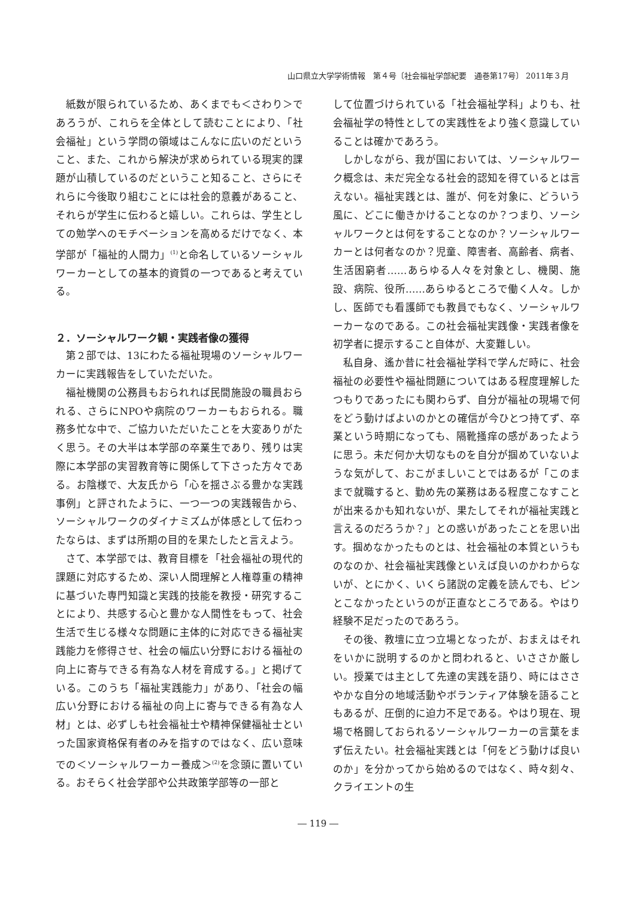山口県立大学学術情報　第４号〔社会福祉学部紀要　通巻第17号〕 2011年３月
紙数が限られているため、あくまでも＜さわり＞であろうが、これらを全体として読むことにより、「社会福祉」という学問の領域はこんなに広いのだということ、また、これから解決が求められている現実的課題が山積しているのだということ知ること、さらにそれらに今後取り組むことには社会的意義があること、それらが学生に伝わると嬉しい。これらは、学生としての勉学へのモチベーションを高めるだけでなく、本学部が「福祉的人間力」<sup>(1)</sup>と命名しているソーシャルワーカーとしての基本的資質の一つであると考えている。
２．ソーシャルワーク観・実践者像の獲得
第２部では、13にわたる福祉現場のソーシャルワーカーに実践報告をしていただいた。
福祉機関の公務員もおられれば民間施設の職員おられる、さらにNPOや病院のワーカーもおられる。職務多忙な中で、ご協力いただいたことを大変ありがたく思う。その大半は本学部の卒業生であり、残りは実際に本学部の実習教育等に関係して下さった方々である。お陰様で、大友氏から「心を揺さぶる豊かな実践事例」と評されたように、一つ一つの実践報告から、ソーシャルワークのダイナミズムが体感として伝わったならは、まずは所期の目的を果たしたと言えよう。
さて、本学部では、教育目標を「社会福祉の現代的課題に対応するため、深い人間理解と人権尊重の精神に基づいた専門知識と実践的技能を教授・研究することにより、共感する心と豊かな人間性をもって、社会生活で生じる様々な問題に主体的に対応できる福祉実践能力を修得させ、社会の幅広い分野における福祉の向上に寄与できる有為な人材を育成する。」と掲げている。このうち「福祉実践能力」があり、「社会の幅広い分野における福祉の向上に寄与できる有為な人材」とは、必ずしも社会福祉士や精神保健福祉士といった国家資格保有者のみを指すのではなく、広い意味での＜ソーシャルワーカー養成＞<sup>(2)</sup>を念頭に置いている。おそらく社会学部や公共政策学部等の一部と
して位置づけられている「社会福祉学科」よりも、社会福祉学の特性としての実践性をより強く意識していることは確かであろう。
しかしながら、我が国においては、ソーシャルワーク概念は、未だ完全なる社会的認知を得ているとは言えない。福祉実践とは、誰が、何を対象に、どういう風に、どこに働きかけることなのか？つまり、ソーシャルワークとは何をすることなのか？ソーシャルワーカーとは何者なのか？児童、障害者、高齢者、病者、生活困窮者……あらゆる人々を対象とし、機関、施設、病院、役所……あらゆるところで働く人々。しかし、医師でも看護師でも教員でもなく、ソーシャルワーカーなのである。この社会福祉実践像・実践者像を初学者に提示すること自体が、大変難しい。
私自身、遙か昔に社会福祉学科で学んだ時に、社会福祉の必要性や福祉問題についてはある程度理解したつもりであったにも関わらず、自分が福祉の現場で何をどう動けばよいのかとの確信が今ひとつ持てず、卒業という時期になっても、隔靴掻痒の感があったように思う。未だ何か大切なものを自分が掴めていないような気がして、おこがましいことではあるが「このままで就職すると、勤め先の業務はある程度こなすことが出来るかも知れないが、果たしてそれが福祉実践と言えるのだろうか？」との惑いがあったことを思い出す。掴めなかったものとは、社会福祉の本質というものなのか、社会福祉実践像といえば良いのかわからないが、とにかく、いくら諸説の定義を読んでも、ピンとこなかったというのが正直なところである。やはり経験不足だったのであろう。
その後、教壇に立つ立場となったが、おまえはそれをいかに説明するのかと問われると、いささか厳しい。授業では主として先達の実践を語り、時にはささやかな自分の地域活動やボランティア体験を語ることもあるが、圧倒的に迫力不足である。やはり現在、現場で格闘しておられるソーシャルワーカーの言葉をまず伝えたい。社会福祉実践とは「何をどう動けば良いのか」を分かってから始めるのではなく、時々刻々、クライエントの生
― 119 ―